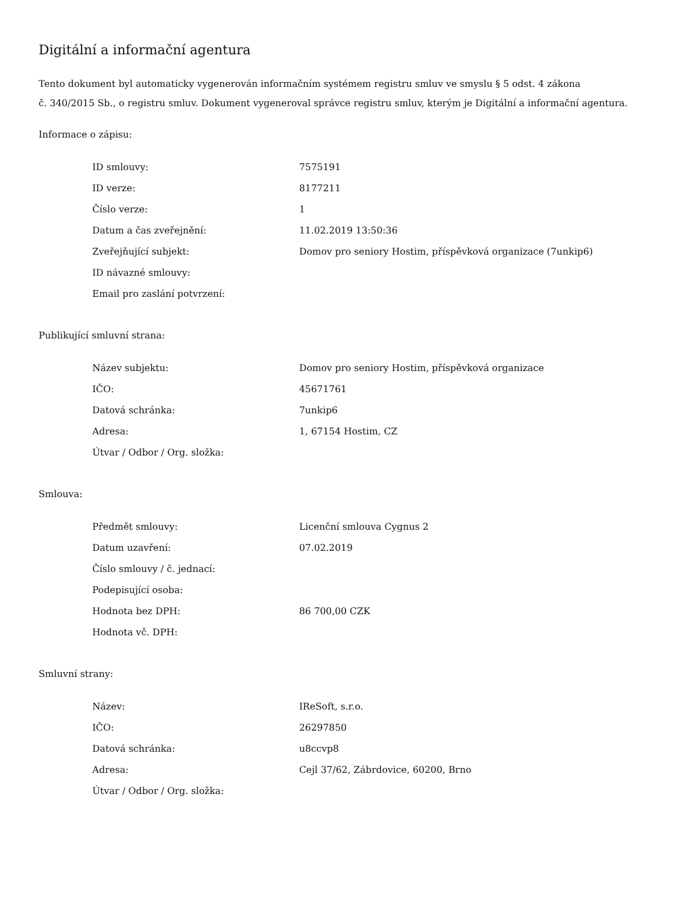Digitální a informační agentura
Tento dokument byl automaticky vygenerován informačním systémem registru smluv ve smyslu § 5 odst. 4 zákona
č. 340/2015 Sb., o registru smluv. Dokument vygeneroval správce registru smluv, kterým je Digitální a informační agentura.
Informace o zápisu:
| ID smlouvy: | 7575191 |
| ID verze: | 8177211 |
| Číslo verze: | 1 |
| Datum a čas zveřejnění: | 11.02.2019 13:50:36 |
| Zveřejňující subjekt: | Domov pro seniory Hostim, příspěvková organizace (7unkip6) |
| ID návazné smlouvy: | |
| Email pro zaslání potvrzení: | |
Publikující smluvní strana:
| Název subjektu: | Domov pro seniory Hostim, příspěvková organizace |
| IČO: | 45671761 |
| Datová schránka: | 7unkip6 |
| Adresa: | 1, 67154 Hostim, CZ |
| Útvar / Odbor / Org. složka: | |
Smlouva:
| Předmět smlouvy: | Licenční smlouva Cygnus 2 |
| Datum uzavření: | 07.02.2019 |
| Číslo smlouvy / č. jednací: | |
| Podepisující osoba: | |
| Hodnota bez DPH: | 86 700,00 CZK |
| Hodnota vč. DPH: | |
Smluvní strany:
| Název: | IReSoft, s.r.o. |
| IČO: | 26297850 |
| Datová schránka: | u8ccvp8 |
| Adresa: | Cejl 37/62, Zábrdovice, 60200, Brno |
| Útvar / Odbor / Org. složka: | |